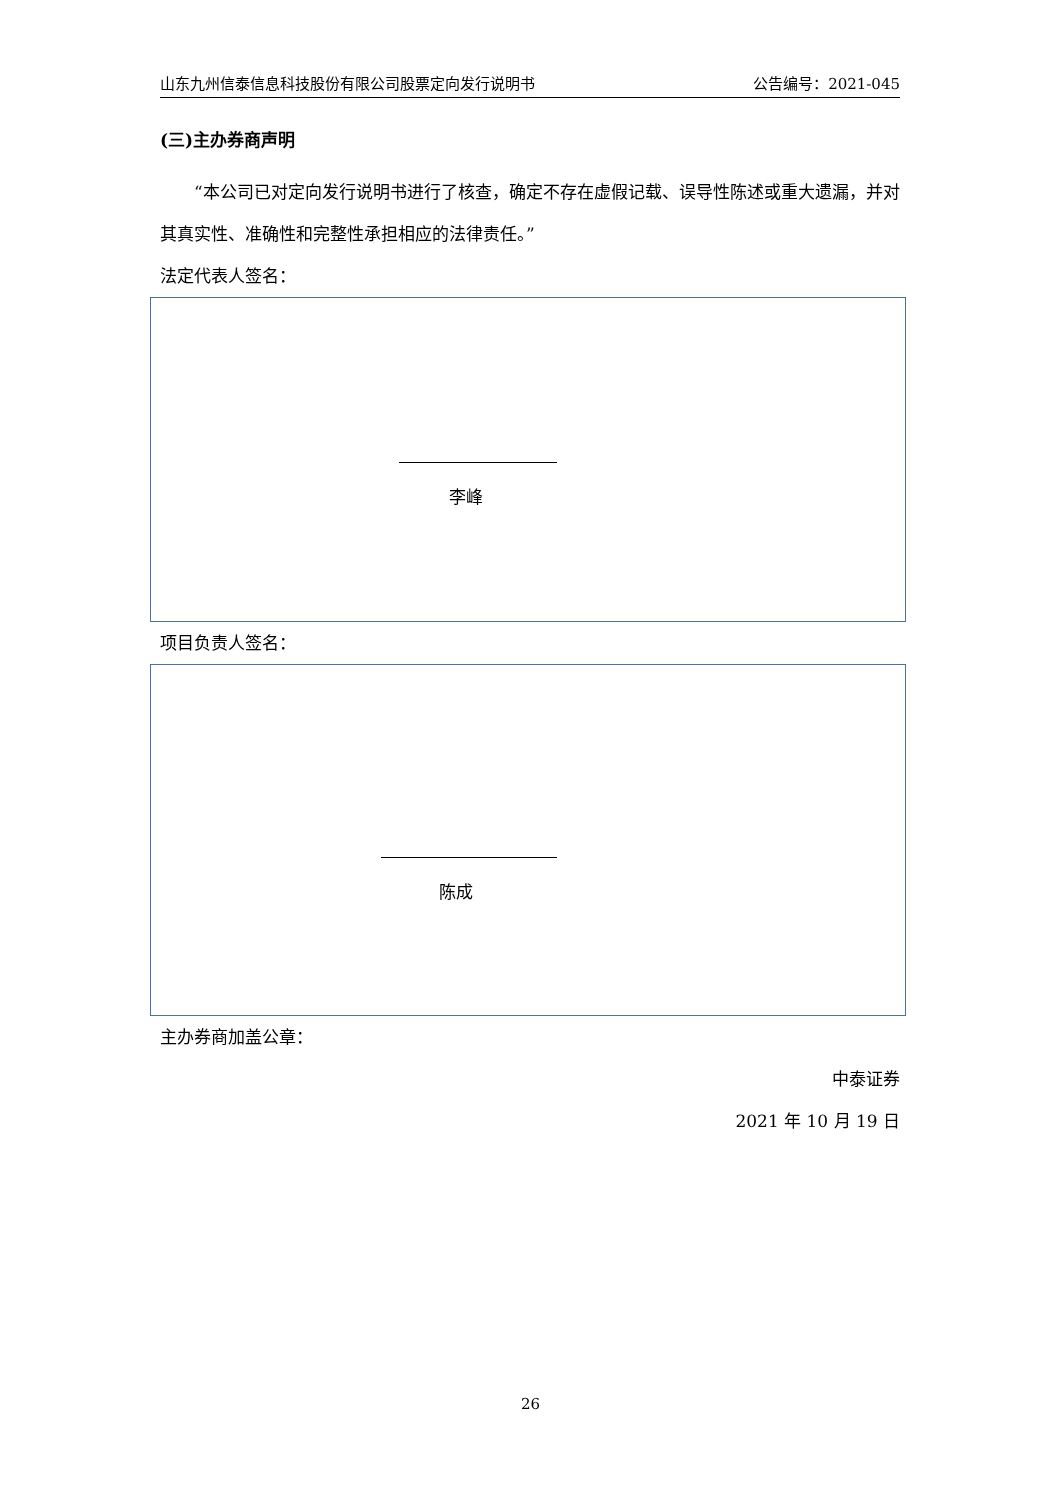山东九州信泰信息科技股份有限公司股票定向发行说明书 公告编号：2021-045
(三)主办券商声明
  “本公司已对定向发行说明书进行了核查，确定不存在虚假记载、误导性陈述或重大遗漏，并对其真实性、准确性和完整性承担相应的法律责任。”
法定代表人签名：
李峰
项目负责人签名：
陈成
主办券商加盖公章：
中泰证券
2021 年 10 月 19 日
26